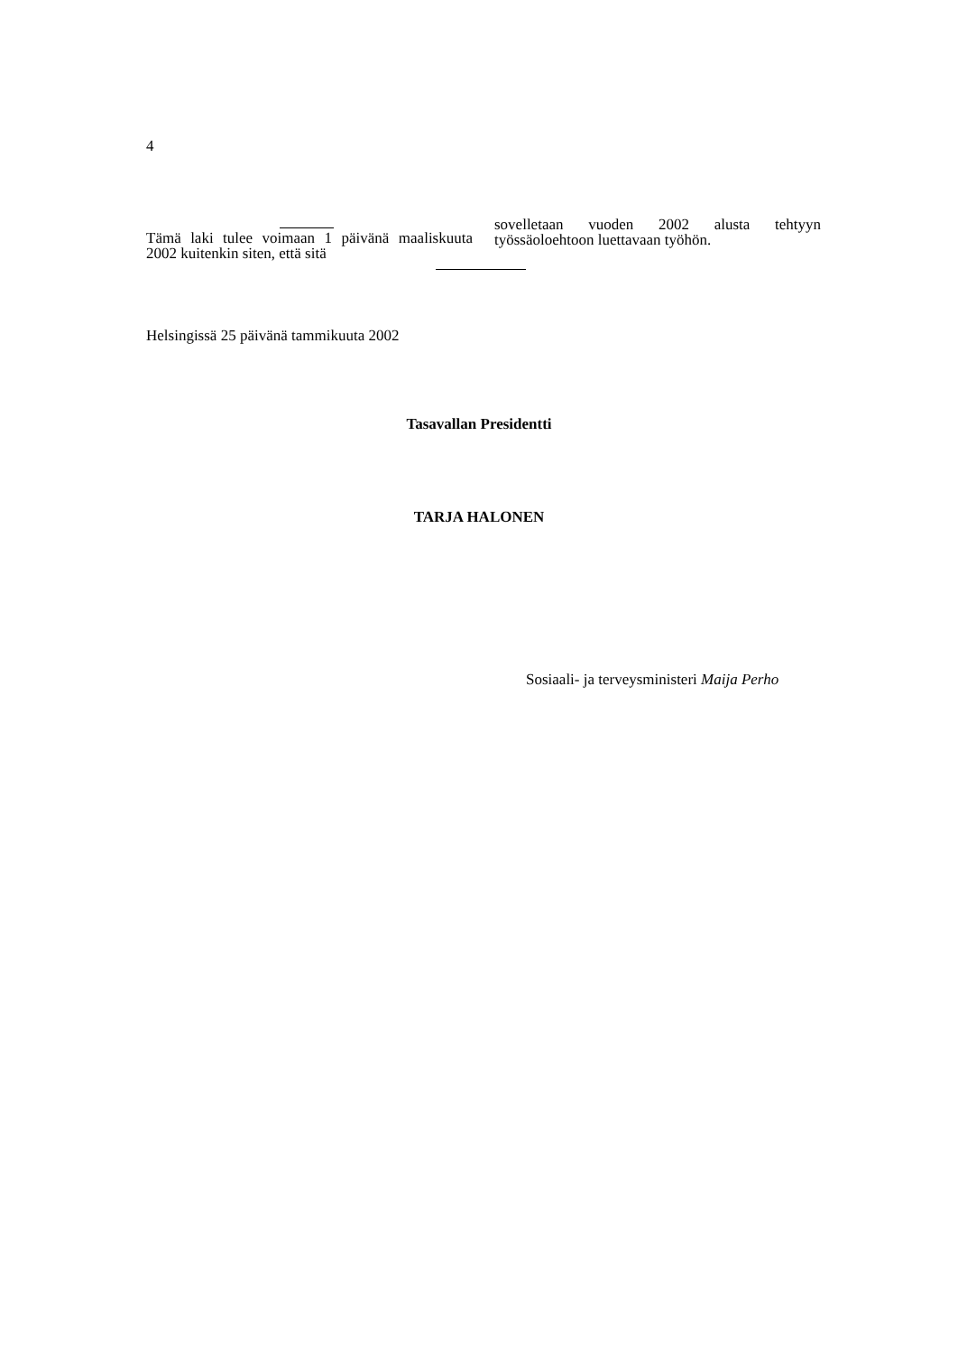4
Tämä laki tulee voimaan 1 päivänä maaliskuuta 2002 kuitenkin siten, että sitä
sovelletaan vuoden 2002 alusta tehtyyn työssäoloehtoon luettavaan työhön.
Helsingissä 25 päivänä tammikuuta 2002
Tasavallan Presidentti
TARJA HALONEN
Sosiaali- ja terveysministeri Maija Perho